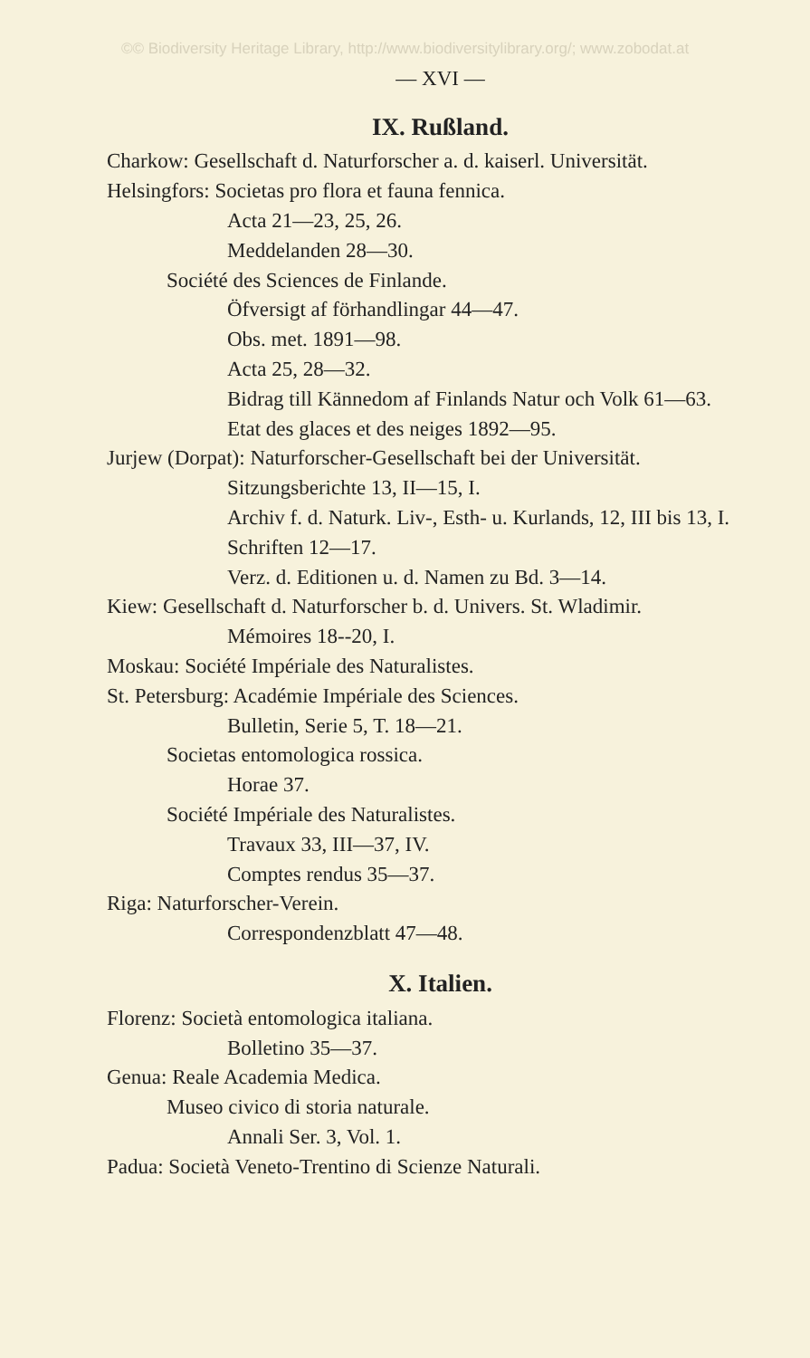©© Biodiversity Heritage Library, http://www.biodiversitylibrary.org/; www.zobodat.at
— XVI —
IX. Rußland.
Charkow: Gesellschaft d. Naturforscher a. d. kaiserl. Universität.
Helsingfors: Societas pro flora et fauna fennica.
Acta 21—23, 25, 26.
Meddelanden 28—30.
Société des Sciences de Finlande.
Öfversigt af förhandlingar 44—47.
Obs. met. 1891—98.
Acta 25, 28—32.
Bidrag till Kännedom af Finlands Natur och Volk 61—63.
Etat des glaces et des neiges 1892—95.
Jurjew (Dorpat): Naturforscher-Gesellschaft bei der Universität.
Sitzungsberichte 13, II—15, I.
Archiv f. d. Naturk. Liv-, Esth- u. Kurlands, 12, III bis 13, I.
Schriften 12—17.
Verz. d. Editionen u. d. Namen zu Bd. 3—14.
Kiew: Gesellschaft d. Naturforscher b. d. Univers. St. Wladimir.
Mémoires 18--20, I.
Moskau: Société Impériale des Naturalistes.
St. Petersburg: Académie Impériale des Sciences.
Bulletin, Serie 5, T. 18—21.
Societas entomologica rossica.
Horae 37.
Société Impériale des Naturalistes.
Travaux 33, III—37, IV.
Comptes rendus 35—37.
Riga: Naturforscher-Verein.
Correspondenzblatt 47—48.
X. Italien.
Florenz: Società entomologica italiana.
Bolletino 35—37.
Genua: Reale Academia Medica.
Museo civico di storia naturale.
Annali Ser. 3, Vol. 1.
Padua: Società Veneto-Trentino di Scienze Naturali.